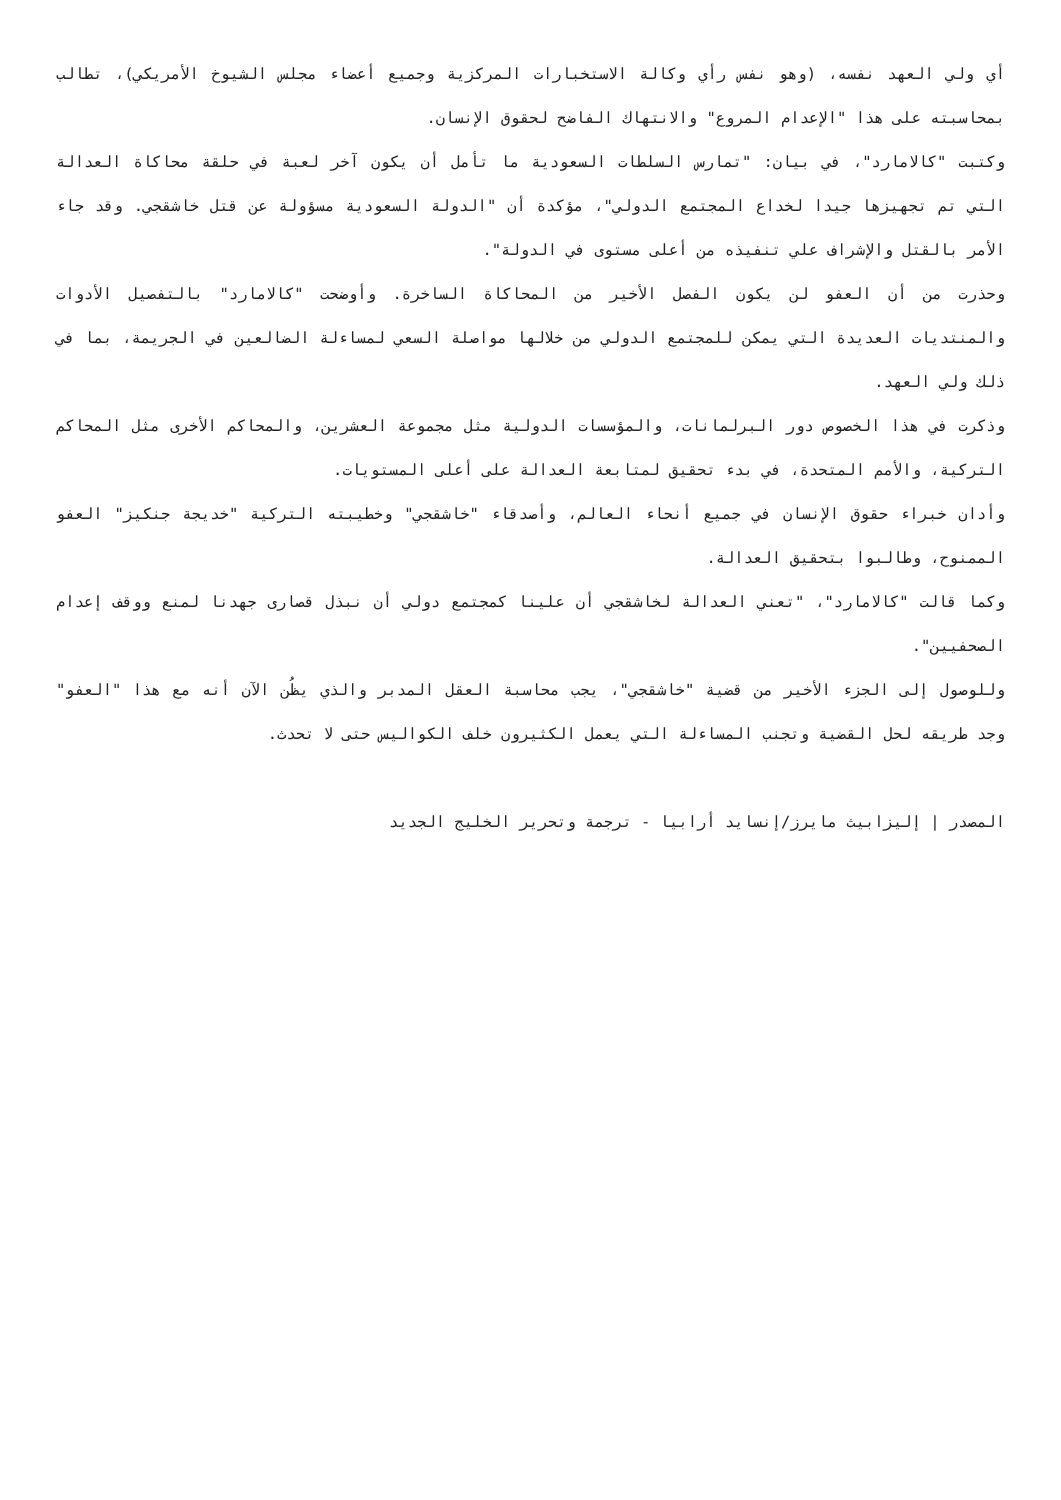أي ولي العهد نفسه، (وهو نفس رأي وكالة الاستخبارات المركزية وجميع أعضاء مجلس الشيوخ الأمريكي)، تطالب بمحاسبته على هذا "الإعدام المروع" والانتهاك الفاضح لحقوق الإنسان.
وكتبت "كالامارد"، في بيان: "تمارس السلطات السعودية ما تأمل أن يكون آخر لعبة في حلقة محاكاة العدالة التي تم تجهيزها جيدا لخداع المجتمع الدولي"، مؤكدة أن "الدولة السعودية مسؤولة عن قتل خاشقجي. وقد جاء الأمر بالقتل والإشراف علي تنفيذه من أعلى مستوى في الدولة".
وحذرت من أن العفو لن يكون الفصل الأخير من المحاكاة الساخرة. وأوضحت "كالامارد" بالتفصيل الأدوات والمنتديات العديدة التي يمكن للمجتمع الدولي من خلالها مواصلة السعي لمساءلة الضالعين في الجريمة، بما في ذلك ولي العهد.
وذكرت في هذا الخصوص دور البرلمانات، والمؤسسات الدولية مثل مجموعة العشرين، والمحاكم الأخرى مثل المحاكم التركية، والأمم المتحدة، في بدء تحقيق لمتابعة العدالة على أعلى المستويات.
وأدان خبراء حقوق الإنسان في جميع أنحاء العالم، وأصدقاء "خاشقجي" وخطيبته التركية "خديجة جنكيز" العفو الممنوح، وطالبوا بتحقيق العدالة.
وكما قالت "كالامارد"، "تعني العدالة لخاشقجي أن علينا كمجتمع دولي أن نبذل قصارى جهدنا لمنع ووقف إعدام الصحفيين".
وللوصول إلى الجزء الأخير من قضية "خاشقجي"، يجب محاسبة العقل المدبر والذي يظُن الآن أنه مع هذا "العفو" وجد طريقه لحل القضية وتجنب المساءلة التي يعمل الكثيرون خلف الكواليس حتى لا تحدث.
المصدر | إليزابيث مايرز/إنسايد أرابيا - ترجمة وتحرير الخليج الجديد